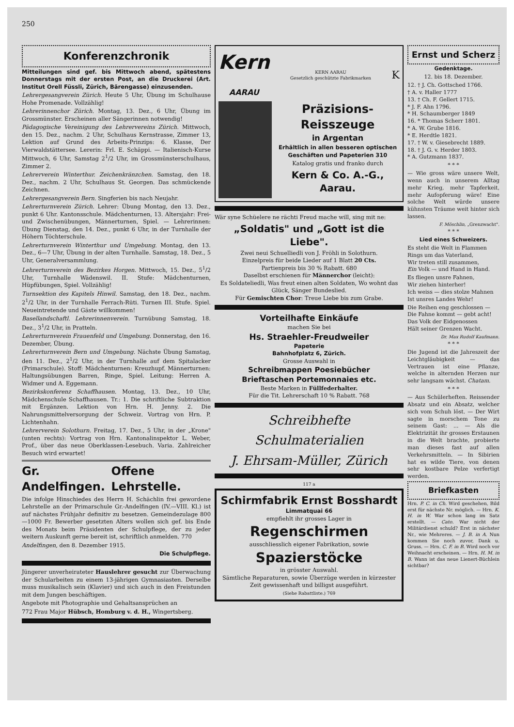250
Konferenzchronik
Mitteilungen sind gef. bis Mittwoch abend, spätestens Donnerstags mit der ersten Post, an die Druckerei (Art. Institut Orell Füssli, Zürich, Bärengasse) einzusenden.
Lehrergesangverein Zürich. Heute 5 Uhr, Übung im Schulhause Hohe Promenade. Vollzählig!
Lehrerinnenchor Zürich. Montag, 13. Dez., 6 Uhr, Übung im Grossmünster. Erscheinen aller Sängerinnen notwendig!
Pädagogische Vereinigung des Lehrervereins Zürich. Mittwoch, den 15. Dez., nachm. 2 Uhr, Schulhaus Kernstrasse, Zimmer 13, Lektion auf Grund des Arbeits-Prinzips: 6. Klasse, Der Vierwaldstättersee. Lererin: Frl. E. Schäppi. — Italienisch-Kurse Mittwoch, 6 Uhr, Samstag 2<sup>1</sup>/2 Uhr, im Grossmünsterschulhaus, Zimmer 2.
Lehrerverein Winterthur. Zeichenkränzchen. Samstag, den 18. Dez., nachm. 2 Uhr, Schulhaus St. Georgen. Das schmückende Zeichnen.
Lehrergesangverein Bern. Singferien bis nach Neujahr.
Lehrerturnverein Zürich. Lehrer: Übung Montag, den 13. Dez., punkt 6 Uhr. Kantonsschule. Mädchenturnen, 13. Altersjahr: Frei- und Zwischenübungen, Männerturnen, Spiel. — Lehrerinnen: Übung Dienstag, den 14. Dez., punkt 6 Uhr, in der Turnhalle der Höhern Töchterschule.
Lehrerturnverein Winterthur und Umgebung. Montag, den 13. Dez., 6—7 Uhr, Übung in der alten Turnhalle. Samstag, 18. Dez., 5 Uhr, Generalversammlung.
Lehrerturnverein des Bezirkes Horgen. Mittwoch, 15. Dez., 5<sup>1</sup>/2 Uhr, Turnhalle Wädenswil. II. Stufe: Mädchenturnen, Hüpfübungen, Spiel. Vollzählig!
Turnsektion des Kapitels Hinwil. Samstag, den 18. Dez., nachm. 2<sup>1</sup>/2 Uhr, in der Turnhalle Ferrach-Rüti. Turnen III. Stufe. Spiel. Neueintretende und Gäste willkommen!
Basellandschaftl. Lehrerinnenverein. Turnübung Samstag, 18. Dez., 3<sup>1</sup>/2 Uhr, in Pratteln.
Lehrerturnverein Frauenfeld und Umgebung. Donnerstag, den 16. Dezember, Übung.
Lehrerturnverein Bern und Umgebung. Nächste Übung Samstag, den 11. Dez., 2<sup>1</sup>/2 Uhr, in der Turnhalle auf dem Spitalacker (Primarschule). Stoff: Mädchenturnen: Kreuzhupf. Männerturnen: Haltungsübungen Barren, Ringe, Spiel. Leitung: Herren A. Widmer und A. Eggemann.
Bezirkskonferenz Schaffhausen. Montag, 13. Dez., 10 Uhr, Mädchenschule Schaffhausen. Tr.: 1. Die schriftliche Subtraktion mit Ergänzen. Lektion von Hrn. H. Jenny. 2. Die Nahrungsmittelversorgung der Schweiz. Vortrag von Hrn. P. Lichtenhahn.
Lehrerverein Solothurn. Freitag, 17. Dez., 5 Uhr, in der „Krone" (unten rechts): Vortrag von Hrn. Kantonalinspektor L. Weber, Prof., über das neue Oberklassen-Lesebuch. Varia. Zahlreicher Besuch wird erwartet!
Gr. Andelfingen. Offene Lehrstelle.
Die infolge Hinschiedes des Herrn H. Schächlin frei gewordene Lehrstelle an der Primarschule Gr.-Andelfingen (IV.—VIII. Kl.) ist auf nächstes Frühjahr definitiv zu besetzen. Gemeindezulage 800—1000 Fr. Bewerber gesetzten Alters wollen sich gef. bis Ende des Monats beim Präsidenten der Schulpflege, der zu jeder weitern Auskunft gerne bereit ist, schriftlich anmelden. 770
Andelfingen, den 8. Dezember 1915.
Die Schulpflege.
Jüngerer unverheirateter Hauslehrer gesucht zur Überwachung der Schularbeiten zu einem 13-jährigen Gymnasiasten. Derselbe muss musikalisch sein (Klavier) und sich auch in den Freistunden mit dem Jungen beschäftigen.
Angebote mit Photographie und Gehaltsansprüchen an
772 Frau Major Hübsch, Homburg v. d. H., Wingertsberg.
Kern
AARAU KERN AARAU
Gesetzlich geschützte Fabrikmarken K
Präzisions-Reisszeuge
in Argentan
Erhältlich in allen besseren optischen Geschäften und Papeterien 310
Katalog gratis und franko durch
Kern & Co. A.-G., Aarau.
Wär syne Schüelere ne rächti Freud mache will, sing mit ne:
„Soldatis" und „Gott ist die Liebe".
Zwei neui Schuelliedli von J. Fröhli in Solothurn.
Einzelpreis für beide Lieder auf 1 Blatt 20 Cts.
Partienpreis bis 30 % Rabatt. 680
Daselbst erschienen für Männerchor (leicht):
Es Soldateliedli, Was freut einen alten Soldaten, Wo wohnt das Glück, Sänger Bundeslied.
Für Gemischten Chor: Treue Liebe bis zum Grabe.
Vorteilhafte Einkäufe
machen Sie bei
Hs. Straehler-Freudweiler
Papeterie
Bahnhofplatz 6, Zürich.
Grosse Auswahl in
Schreibmappen Poesiebücher
Brieftaschen Portemonnaies etc.
Beste Marken in Füllfederhalter.
Für die Tit. Lehrerschaft 10 % Rabatt. 768
Schreibhefte
Schulmaterialien
J. Ehrsam-Müller, Zürich
117 a
Schirmfabrik Ernst Bosshardt
Limmatquai 66
empfiehlt ihr grosses Lager in
Regenschirmen
ausschliesslich eigener Fabrikation, sowie
Spazierstöcke
in grösster Auswahl.
Sämtliche Reparaturen, sowie Überzüge werden in kürzester Zeit gewissenhaft und billigst ausgeführt.
(Siehe Rabattliste.) 769
Ernst und Scherz
Gedenktage.
12. bis 18. Dezember.
12. † J. Ch. Gottsched 1766.
† A. v. Haller 1777
13. † Ch. F. Gellert 1715.
* J. F. Ahn 1796.
* H. Schaumberger 1849
16. * Thomas Scherr 1801.
* A. W. Grube 1816.
* E. Herdtle 1821.
17. † W. v. Giesebrecht 1889.
18. † J. G. v. Herder 1803.
* A. Gutzmann 1837.
* * *
— Wie gross wäre unsere Welt, wenn auch in unserem Alltag mehr Krieg, mehr Tapferkeit, mehr Aufopferung wäre! Eine solche Welt würde unsere kühnsten Träume weit hinter sich lassen.
F. Möschlin, „Grenzwacht".
* * *
Lied eines Schweizers.
Es steht die Welt in Flammen
Rings um das Vaterland,
Wir treten still zusammen,
Ein Volk — und Hand in Hand.
Es fliegen unsre Fahnen,
Wir ziehen hinterher!
Ich weiss — dies stolze Mahnen
Ist unsres Landes Wehr!
Die Reihen eng geschlossen —
Die Fahne kommt — gebt acht!
Das Volk der Eidgenossen
Hält seiner Grenzen Wacht.
Dr. Max Rudolf Kaufmann.
* * *
Die Jugend ist die Jahreszeit der Leichtgläubigkeit — das Vertrauen ist eine Pflanze, welche in alternden Herzen nur sehr langsam wächst. Chatam.
* * *
— Aus Schülerheften. Reissender Absatz und ein Absatz, welcher sich vom Schuh löst. — Der Wirt sagte in morschem Tone zu seinem Gast: ... — Als die Elektrizität ihr grosses Erstaunen in die Welt brachte, probierte man dieses fast auf allen Verkehrsmitteln. — In Sibirien hat es wilde Tiere, von denen sehr kostbare Pelze verfertigt werden.
Briefkasten
Hrn. P. C. in Ch. Wird geschehen, Bild erst für nächste Nr. möglich. — Hrn. K. H. in W. War schon lang im Satz erstellt. — Cato. War nicht der Militärdienst schuld? Erst in nächster Nr., wie Mehreres. — J. B. in A. Nun kommen Sie noch zuvor, Dank u. Gruss. — Hrn. C. F. in B. Wird noch vor Weihnacht erscheinen. — Hrn. H. M. in B. Wann ist das neue Lienert-Büchlein sichtbar?